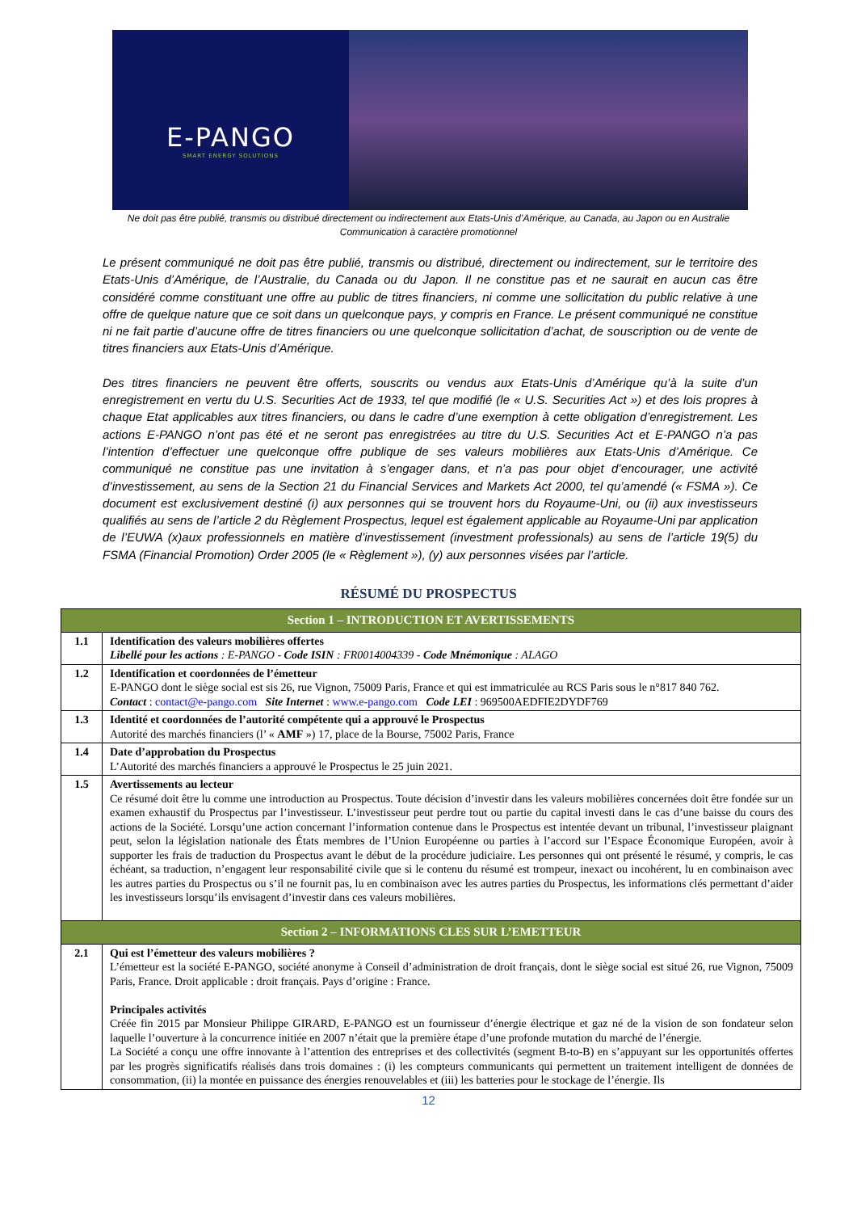E-PANGO
SMART ENERGY SOLUTIONS
Ne doit pas être publié, transmis ou distribué directement ou indirectement aux Etats-Unis d’Amérique, au Canada, au Japon ou en Australie
Communication à caractère promotionnel
Le présent communiqué ne doit pas être publié, transmis ou distribué, directement ou indirectement, sur le territoire des Etats-Unis d’Amérique, de l’Australie, du Canada ou du Japon. Il ne constitue pas et ne saurait en aucun cas être considéré comme constituant une offre au public de titres financiers, ni comme une sollicitation du public relative à une offre de quelque nature que ce soit dans un quelconque pays, y compris en France. Le présent communiqué ne constitue ni ne fait partie d’aucune offre de titres financiers ou une quelconque sollicitation d’achat, de souscription ou de vente de titres financiers aux Etats-Unis d’Amérique.
Des titres financiers ne peuvent être offerts, souscrits ou vendus aux Etats-Unis d’Amérique qu’à la suite d’un enregistrement en vertu du U.S. Securities Act de 1933, tel que modifié (le « U.S. Securities Act ») et des lois propres à chaque Etat applicables aux titres financiers, ou dans le cadre d’une exemption à cette obligation d’enregistrement. Les actions E-PANGO n’ont pas été et ne seront pas enregistrées au titre du U.S. Securities Act et E-PANGO n’a pas l’intention d’effectuer une quelconque offre publique de ses valeurs mobilières aux Etats-Unis d’Amérique. Ce communiqué ne constitue pas une invitation à s’engager dans, et n’a pas pour objet d’encourager, une activité d’investissement, au sens de la Section 21 du Financial Services and Markets Act 2000, tel qu’amendé (« FSMA »). Ce document est exclusivement destiné (i) aux personnes qui se trouvent hors du Royaume-Uni, ou (ii) aux investisseurs qualifiés au sens de l’article 2 du Règlement Prospectus, lequel est également applicable au Royaume-Uni par application de l’EUWA (x)aux professionnels en matière d’investissement (investment professionals) au sens de l’article 19(5) du FSMA (Financial Promotion) Order 2005 (le « Règlement »), (y) aux personnes visées par l’article.
RÉSUMÉ DU PROSPECTUS
| Section 1 – INTRODUCTION ET AVERTISSEMENTS | |
| --- | --- |
| 1.1 | Identification des valeurs mobilières offertes Libellé pour les actions : E-PANGO - Code ISIN : FR0014004339 - Code Mnémonique : ALAGO |
| 1.2 | Identification et coordonnées de l’émetteur E-PANGO dont le siège social est sis 26, rue Vignon, 75009 Paris, France et qui est immatriculée au RCS Paris sous le n°817 840 762. Contact : contact@e-pango.com Site Internet : www.e-pango.com Code LEI : 969500AEDFIE2DYDF769 |
| 1.3 | Identité et coordonnées de l’autorité compétente qui a approuvé le Prospectus Autorité des marchés financiers (l’ « AMF ») 17, place de la Bourse, 75002 Paris, France |
| 1.4 | Date d’approbation du Prospectus L’Autorité des marchés financiers a approuvé le Prospectus le 25 juin 2021. |
| 1.5 | Avertissements au lecteur Ce résumé doit être lu comme une introduction au Prospectus. Toute décision d’investir dans les valeurs mobilières concernées doit être fondée sur un examen exhaustif du Prospectus par l’investisseur. L’investisseur peut perdre tout ou partie du capital investi dans le cas d’une baisse du cours des actions de la Société. Lorsqu’une action concernant l’information contenue dans le Prospectus est intentée devant un tribunal, l’investisseur plaignant peut, selon la législation nationale des États membres de l’Union Européenne ou parties à l’accord sur l’Espace Économique Européen, avoir à supporter les frais de traduction du Prospectus avant le début de la procédure judiciaire. Les personnes qui ont présenté le résumé, y compris, le cas échéant, sa traduction, n’engagent leur responsabilité civile que si le contenu du résumé est trompeur, inexact ou incohérent, lu en combinaison avec les autres parties du Prospectus ou s’il ne fournit pas, lu en combinaison avec les autres parties du Prospectus, les informations clés permettant d’aider les investisseurs lorsqu’ils envisagent d’investir dans ces valeurs mobilières. |
| Section 2 – INFORMATIONS CLES SUR L’EMETTEUR | |
| 2.1 | Qui est l’émetteur des valeurs mobilières ? L’émetteur est la société E-PANGO, société anonyme à Conseil d’administration de droit français, dont le siège social est situé 26, rue Vignon, 75009 Paris, France. Droit applicable : droit français. Pays d’origine : France. Principales activités Créée fin 2015 par Monsieur Philippe GIRARD, E-PANGO est un fournisseur d’énergie électrique et gaz né de la vision de son fondateur selon laquelle l’ouverture à la concurrence initiée en 2007 n’était que la première étape d’une profonde mutation du marché de l’énergie. La Société a conçu une offre innovante à l’attention des entreprises et des collectivités (segment B-to-B) en s’appuyant sur les opportunités offertes par les progrès significatifs réalisés dans trois domaines : (i) les compteurs communicants qui permettent un traitement intelligent de données de consommation, (ii) la montée en puissance des énergies renouvelables et (iii) les batteries pour le stockage de l’énergie. Ils |
12